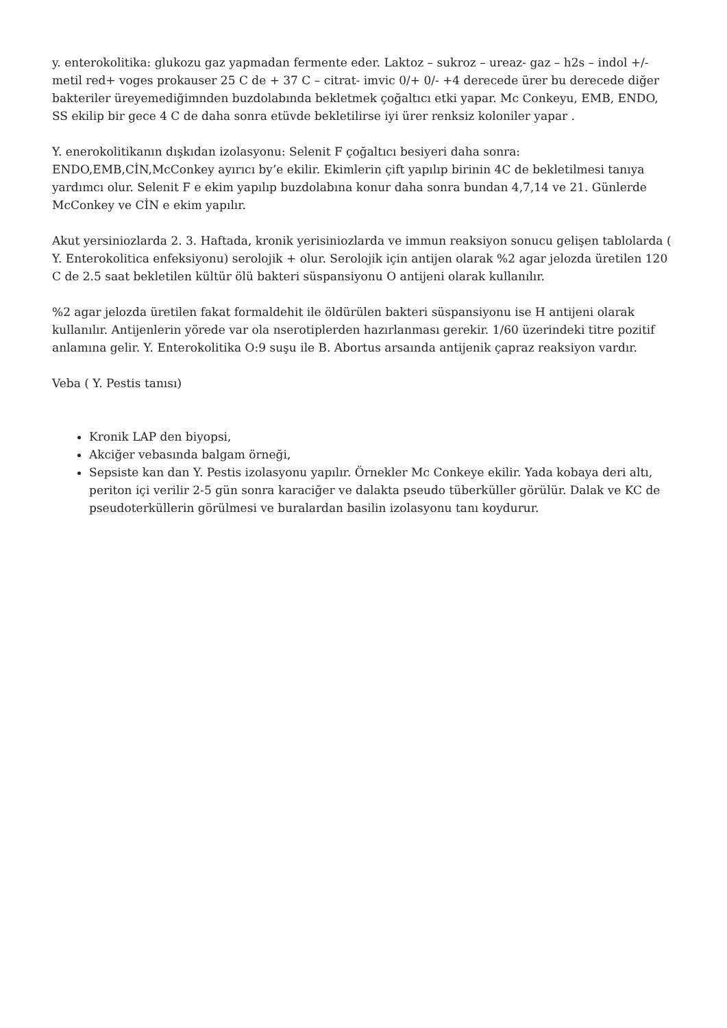y. enterokolitika: glukozu gaz yapmadan fermente eder. Laktoz – sukroz – ureaz- gaz – h2s – indol +/- metil red+ voges prokauser 25 C de + 37 C – citrat- imvic 0/+ 0/- +4 derecede ürer bu derecede diğer bakteriler üreyemediğimnden buzdolabında bekletmek çoğaltıcı etki yapar. Mc Conkeyu, EMB, ENDO, SS ekilip bir gece 4 C de daha sonra etüvde bekletilirse iyi ürer renksiz koloniler yapar .
Y. enerokolitikanın dışkıdan izolasyonu: Selenit F çoğaltıcı besiyeri daha sonra: ENDO,EMB,CİN,McConkey ayırıcı by’e ekilir. Ekimlerin çift yapılıp birinin 4C de bekletilmesi tanıya yardımcı olur. Selenit F e ekim yapılıp buzdolabına konur daha sonra bundan 4,7,14 ve 21. Günlerde McConkey ve CİN e ekim yapılır.
Akut yersiniozlarda 2. 3. Haftada, kronik yerisiniozlarda ve immun reaksiyon sonucu gelişen tablolarda ( Y. Enterokolitica enfeksiyonu) serolojik + olur. Serolojik için antijen olarak %2 agar jelozda üretilen 120 C de 2.5 saat bekletilen kültür ölü bakteri süspansiyonu O antijeni olarak kullanılır.
%2 agar jelozda üretilen fakat formaldehit ile öldürülen bakteri süspansiyonu ise H antijeni olarak kullanılır. Antijenlerin yörede var ola nserotiplerden hazırlanması gerekir. 1/60 üzerindeki titre pozitif anlamına gelir. Y. Enterokolitika O:9 suşu ile B. Abortus arsaında antijenik çapraz reaksiyon vardır.
Veba ( Y. Pestis tanısı)
Kronik LAP den biyopsi,
Akciğer vebasında balgam örneği,
Sepsiste kan dan Y. Pestis izolasyonu yapılır. Örnekler Mc Conkeye ekilir. Yada kobaya deri altı, periton içi verilir 2-5 gün sonra karaciğer ve dalakta pseudo tüberküller görülür. Dalak ve KC de pseudoterküllerin görülmesi ve buralardan basilin izolasyonu tanı koydurur.